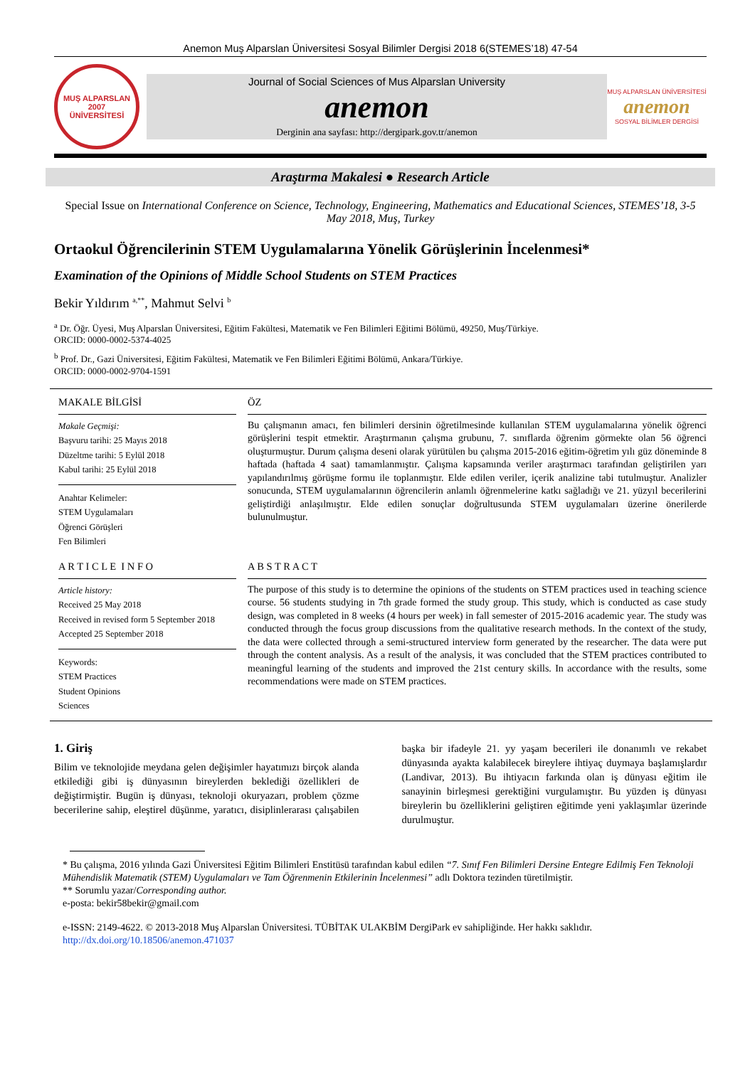Anemon Muş Alparslan Üniversitesi Sosyal Bilimler Dergisi 2018 6(STEMES’18) 47-54
MUŞ ALPARSLAN
2007
ÜNİVERSİTESİ
Journal of Social Sciences of Mus Alparslan University
anemon
Derginin ana sayfası: http://dergipark.gov.tr/anemon
MUŞ ALPARSLAN ÜNİVERSİTESİ
anemon
SOSYAL BİLİMLER DERGİSİ
Araştırma Makalesi ● Research Article
Special Issue on International Conference on Science, Technology, Engineering, Mathematics and Educational Sciences, STEMES’18, 3-5 May 2018, Muş, Turkey
Ortaokul Öğrencilerinin STEM Uygulamalarına Yönelik Görüşlerinin İncelenmesi*
Examination of the Opinions of Middle School Students on STEM Practices
Bekir Yıldırım <sup>a,**</sup>, Mahmut Selvi <sup>b</sup>
<sup>a</sup> Dr. Öğr. Üyesi, Muş Alparslan Üniversitesi, Eğitim Fakültesi, Matematik ve Fen Bilimleri Eğitimi Bölümü, 49250, Muş/Türkiye.
ORCID: 0000-0002-5374-4025
<sup>b</sup> Prof. Dr., Gazi Üniversitesi, Eğitim Fakültesi, Matematik ve Fen Bilimleri Eğitimi Bölümü, Ankara/Türkiye.
ORCID: 0000-0002-9704-1591
MAKALE BİLGİSİ
Makale Geçmişi:
Başvuru tarihi: 25 Mayıs 2018
Düzeltme tarihi: 5 Eylül 2018
Kabul tarihi: 25 Eylül 2018
Anahtar Kelimeler:
STEM Uygulamaları
Öğrenci Görüşleri
Fen Bilimleri
ÖZ
Bu çalışmanın amacı, fen bilimleri dersinin öğretilmesinde kullanılan STEM uygulamalarına yönelik öğrenci görüşlerini tespit etmektir. Araştırmanın çalışma grubunu, 7. sınıflarda öğrenim görmekte olan 56 öğrenci oluşturmuştur. Durum çalışma deseni olarak yürütülen bu çalışma 2015-2016 eğitim-öğretim yılı güz döneminde 8 haftada (haftada 4 saat) tamamlanmıştır. Çalışma kapsamında veriler araştırmacı tarafından geliştirilen yarı yapılandırılmış görüşme formu ile toplanmıştır. Elde edilen veriler, içerik analizine tabi tutulmuştur. Analizler sonucunda, STEM uygulamalarının öğrencilerin anlamlı öğrenmelerine katkı sağladığı ve 21. yüzyıl becerilerini geliştirdiği anlaşılmıştır. Elde edilen sonuçlar doğrultusunda STEM uygulamaları üzerine önerilerde bulunulmuştur.
A R T I C L E I N F O
Article history:
Received 25 May 2018
Received in revised form 5 September 2018
Accepted 25 September 2018
Keywords:
STEM Practices
Student Opinions
Sciences
A B S T R A C T
The purpose of this study is to determine the opinions of the students on STEM practices used in teaching science course. 56 students studying in 7th grade formed the study group. This study, which is conducted as case study design, was completed in 8 weeks (4 hours per week) in fall semester of 2015-2016 academic year. The study was conducted through the focus group discussions from the qualitative research methods. In the context of the study, the data were collected through a semi-structured interview form generated by the researcher. The data were put through the content analysis. As a result of the analysis, it was concluded that the STEM practices contributed to meaningful learning of the students and improved the 21st century skills. In accordance with the results, some recommendations were made on STEM practices.
1. Giriş
Bilim ve teknolojide meydana gelen değişimler hayatımızı birçok alanda etkilediği gibi iş dünyasının bireylerden beklediği özellikleri de değiştirmiştir. Bugün iş dünyası, teknoloji okuryazarı, problem çözme becerilerine sahip, eleştirel düşünme, yaratıcı, disiplinlerarası çalışabilen başka bir ifadeyle 21. yy yaşam becerileri ile donanımlı ve rekabet dünyasında ayakta kalabilecek bireylere ihtiyaç duymaya başlamışlardır (Landivar, 2013). Bu ihtiyacın farkında olan iş dünyası eğitim ile sanayinin birleşmesi gerektiğini vurgulamıştır. Bu yüzden iş dünyası bireylerin bu özelliklerini geliştiren eğitimde yeni yaklaşımlar üzerinde durulmuştur.
* Bu çalışma, 2016 yılında Gazi Üniversitesi Eğitim Bilimleri Enstitüsü tarafından kabul edilen “7. Sınıf Fen Bilimleri Dersine Entegre Edilmiş Fen Teknoloji Mühendislik Matematik (STEM) Uygulamaları ve Tam Öğrenmenin Etkilerinin İncelenmesi” adlı Doktora tezinden türetilmiştir.
** Sorumlu yazar/Corresponding author.
e-posta: bekir58bekir@gmail.com
e-ISSN: 2149-4622. © 2013-2018 Muş Alparslan Üniversitesi. TÜBİTAK ULAKBİM DergiPark ev sahipliğinde. Her hakkı saklıdır.
http://dx.doi.org/10.18506/anemon.471037